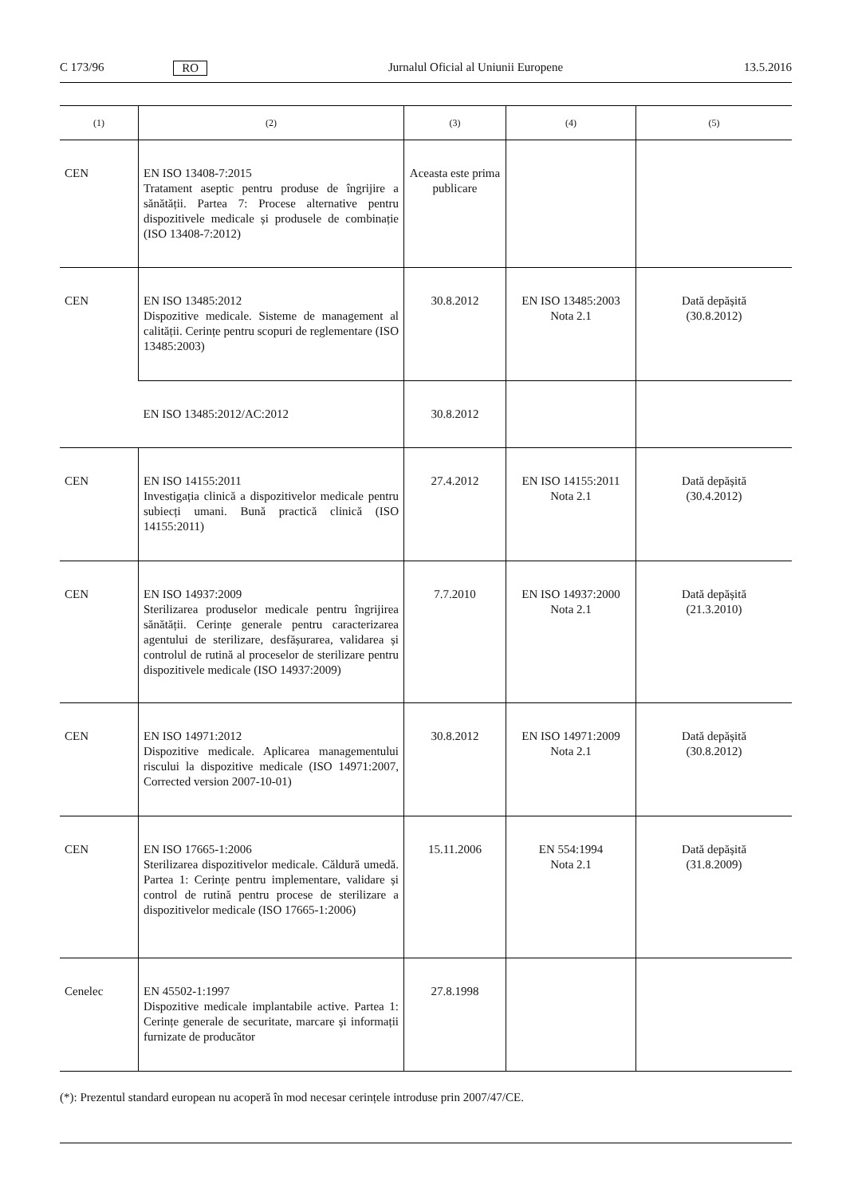C 173/96 RO Jurnalul Oficial al Uniunii Europene 13.5.2016
| (1) | (2) | (3) | (4) | (5) |
| --- | --- | --- | --- | --- |
| CEN | EN ISO 13408-7:2015 Tratament aseptic pentru produse de îngrijire a sănătății. Partea 7: Procese alternative pentru dispozitivele medicale și produsele de combinație (ISO 13408-7:2012) | Aceasta este prima publicare | | |
| CEN | EN ISO 13485:2012 Dispozitive medicale. Sisteme de management al calității. Cerințe pentru scopuri de reglementare (ISO 13485:2003) | 30.8.2012 | EN ISO 13485:2003 Nota 2.1 | Dată depășită (30.8.2012) |
| | EN ISO 13485:2012/AC:2012 | 30.8.2012 | | |
| CEN | EN ISO 14155:2011 Investigația clinică a dispozitivelor medicale pentru subiecți umani. Bună practică clinică (ISO 14155:2011) | 27.4.2012 | EN ISO 14155:2011 Nota 2.1 | Dată depășită (30.4.2012) |
| CEN | EN ISO 14937:2009 Sterilizarea produselor medicale pentru îngrijirea sănătății. Cerințe generale pentru caracterizarea agentului de sterilizare, desfășurarea, validarea și controlul de rutină al proceselor de sterilizare pentru dispozitivele medicale (ISO 14937:2009) | 7.7.2010 | EN ISO 14937:2000 Nota 2.1 | Dată depășită (21.3.2010) |
| CEN | EN ISO 14971:2012 Dispozitive medicale. Aplicarea managementului riscului la dispozitive medicale (ISO 14971:2007, Corrected version 2007-10-01) | 30.8.2012 | EN ISO 14971:2009 Nota 2.1 | Dată depășită (30.8.2012) |
| CEN | EN ISO 17665-1:2006 Sterilizarea dispozitivelor medicale. Căldură umedă. Partea 1: Cerințe pentru implementare, validare și control de rutină pentru procese de sterilizare a dispozitivelor medicale (ISO 17665-1:2006) | 15.11.2006 | EN 554:1994 Nota 2.1 | Dată depășită (31.8.2009) |
| Cenelec | EN 45502-1:1997 Dispozitive medicale implantabile active. Partea 1: Cerințe generale de securitate, marcare și informații furnizate de producător | 27.8.1998 | | |
(*): Prezentul standard european nu acoperă în mod necesar cerințele introduse prin 2007/47/CE.